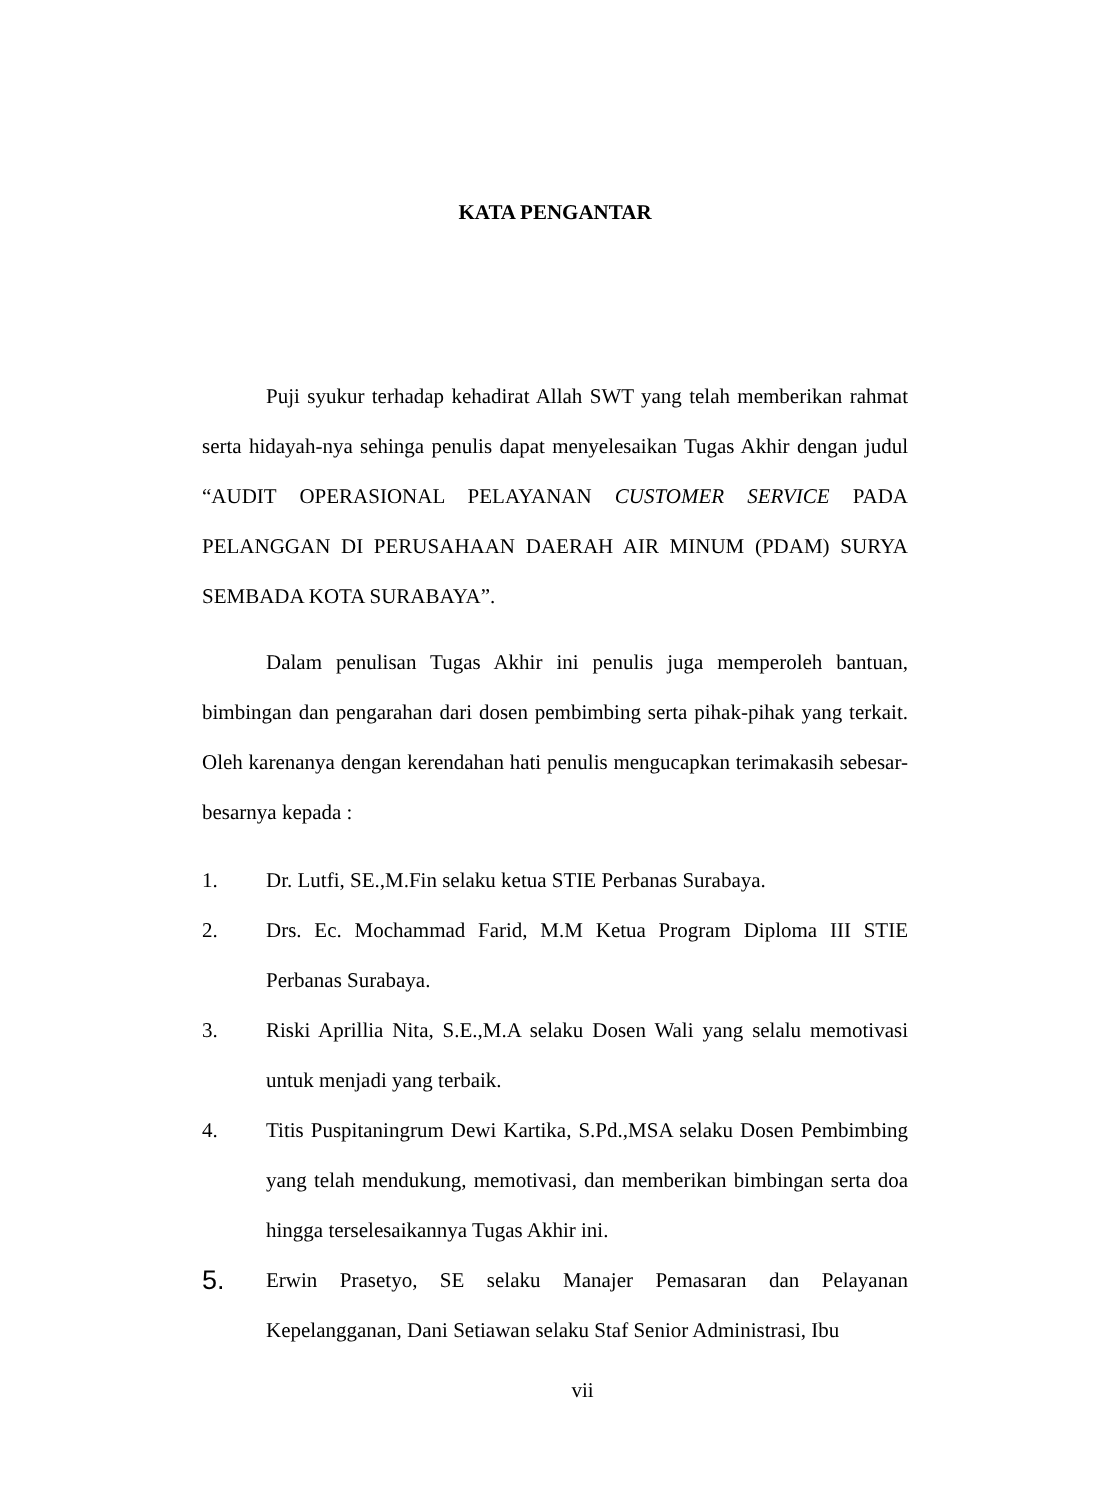KATA PENGANTAR
Puji syukur terhadap kehadirat Allah SWT yang telah memberikan rahmat serta hidayah-nya sehinga penulis dapat menyelesaikan Tugas Akhir dengan judul “AUDIT OPERASIONAL PELAYANAN CUSTOMER SERVICE PADA PELANGGAN DI PERUSAHAAN DAERAH AIR MINUM (PDAM) SURYA SEMBADA KOTA SURABAYA”.
Dalam penulisan Tugas Akhir ini penulis juga memperoleh bantuan, bimbingan dan pengarahan dari dosen pembimbing serta pihak-pihak yang terkait. Oleh karenanya dengan kerendahan hati penulis mengucapkan terimakasih sebesar-besarnya kepada :
1. Dr. Lutfi, SE.,M.Fin selaku ketua STIE Perbanas Surabaya.
2. Drs. Ec. Mochammad Farid, M.M Ketua Program Diploma III STIE Perbanas Surabaya.
3. Riski Aprillia Nita, S.E.,M.A selaku Dosen Wali yang selalu memotivasi untuk menjadi yang terbaik.
4. Titis Puspitaningrum Dewi Kartika, S.Pd.,MSA selaku Dosen Pembimbing yang telah mendukung, memotivasi, dan memberikan bimbingan serta doa hingga terselesaikannya Tugas Akhir ini.
5. Erwin Prasetyo, SE selaku Manajer Pemasaran dan Pelayanan Kepelangganan, Dani Setiawan selaku Staf Senior Administrasi, Ibu
vii